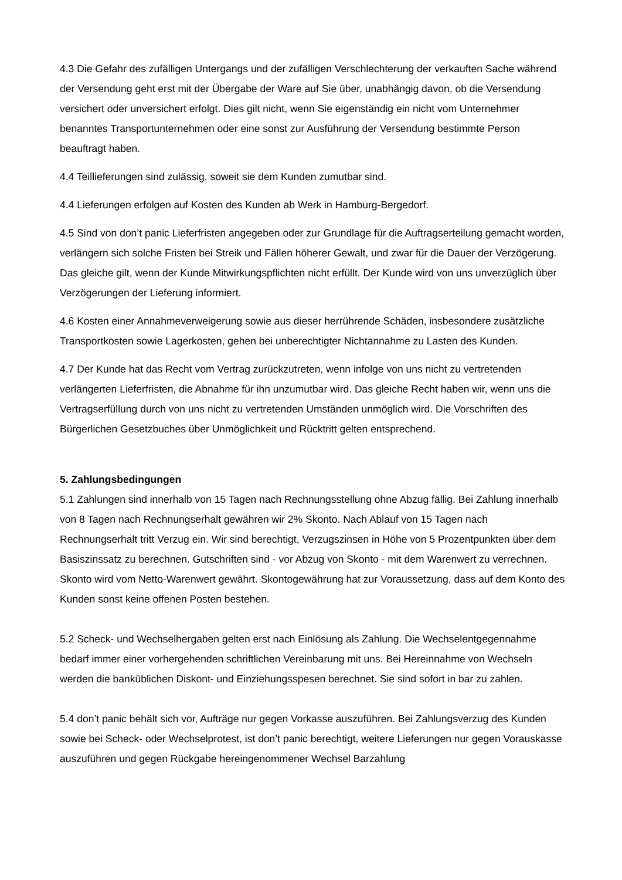4.3 Die Gefahr des zufälligen Untergangs und der zufälligen Verschlechterung der verkauften Sache während der Versendung geht erst mit der Übergabe der Ware auf Sie über, unabhängig davon, ob die Versendung versichert oder unversichert erfolgt. Dies gilt nicht, wenn Sie eigenständig ein nicht vom Unternehmer benanntes Transportunternehmen oder eine sonst zur Ausführung der Versendung bestimmte Person beauftragt haben.
4.4 Teillieferungen sind zulässig, soweit sie dem Kunden zumutbar sind.
4.4 Lieferungen erfolgen auf Kosten des Kunden ab Werk in Hamburg-Bergedorf.
4.5 Sind von don’t panic Lieferfristen angegeben oder zur Grundlage für die Auftragserteilung gemacht worden, verlängern sich solche Fristen bei Streik und Fällen höherer Gewalt, und zwar für die Dauer der Verzögerung. Das gleiche gilt, wenn der Kunde Mitwirkungspflichten nicht erfüllt. Der Kunde wird von uns unverzüglich über Verzögerungen der Lieferung informiert.
4.6 Kosten einer Annahmeverweigerung sowie aus dieser herrührende Schäden, insbesondere zusätzliche Transportkosten sowie Lagerkosten, gehen bei unberechtigter Nichtannahme zu Lasten des Kunden.
4.7 Der Kunde hat das Recht vom Vertrag zurückzutreten, wenn infolge von uns nicht zu vertretenden verlängerten Lieferfristen, die Abnahme für ihn unzumutbar wird. Das gleiche Recht haben wir, wenn uns die Vertragserfüllung durch von uns nicht zu vertretenden Umständen unmöglich wird. Die Vorschriften des Bürgerlichen Gesetzbuches über Unmöglichkeit und Rücktritt gelten entsprechend.
5. Zahlungsbedingungen
5.1 Zahlungen sind innerhalb von 15 Tagen nach Rechnungsstellung ohne Abzug fällig. Bei Zahlung innerhalb von 8 Tagen nach Rechnungserhalt gewähren wir 2% Skonto. Nach Ablauf von 15 Tagen nach Rechnungserhalt tritt Verzug ein. Wir sind berechtigt, Verzugszinsen in Höhe von 5 Prozentpunkten über dem Basiszinssatz zu berechnen. Gutschriften sind - vor Abzug von Skonto - mit dem Warenwert zu verrechnen. Skonto wird vom Netto-Warenwert gewährt. Skontogewährung hat zur Voraussetzung, dass auf dem Konto des Kunden sonst keine offenen Posten bestehen.
5.2 Scheck- und Wechselhergaben gelten erst nach Einlösung als Zahlung. Die Wechselentgegennahme bedarf immer einer vorhergehenden schriftlichen Vereinbarung mit uns. Bei Hereinnahme von Wechseln werden die banküblichen Diskont- und Einziehungsspesen berechnet. Sie sind sofort in bar zu zahlen.
5.4 don’t panic behält sich vor, Aufträge nur gegen Vorkasse auszuführen. Bei Zahlungsverzug des Kunden sowie bei Scheck- oder Wechselprotest, ist don’t panic berechtigt, weitere Lieferungen nur gegen Vorauskasse auszuführen und gegen Rückgabe hereingenommener Wechsel Barzahlung